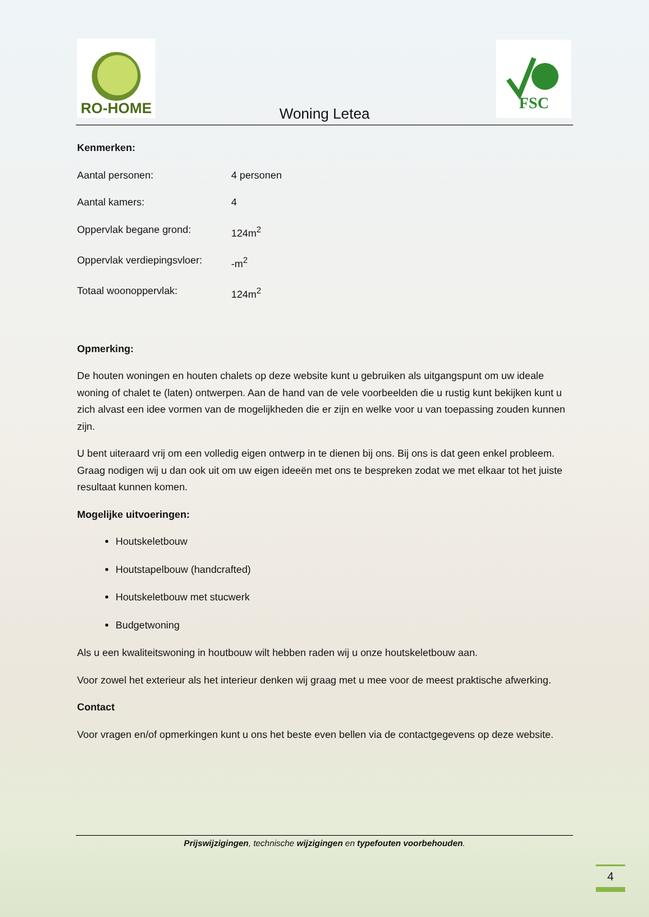RO-HOME
FSC
Woning Letea
Kenmerken:
Aantal personen: 4 personen
Aantal kamers: 4
Oppervlak begane grond: 124m<sup>2</sup>
Oppervlak verdiepingsvloer: -m<sup>2</sup>
Totaal woonoppervlak: 124m<sup>2</sup>
Opmerking:
De houten woningen en houten chalets op deze website kunt u gebruiken als uitgangspunt om uw ideale woning of chalet te (laten) ontwerpen. Aan de hand van de vele voorbeelden die u rustig kunt bekijken kunt u zich alvast een idee vormen van de mogelijkheden die er zijn en welke voor u van toepassing zouden kunnen zijn.
U bent uiteraard vrij om een volledig eigen ontwerp in te dienen bij ons. Bij ons is dat geen enkel probleem. Graag nodigen wij u dan ook uit om uw eigen ideeën met ons te bespreken zodat we met elkaar tot het juiste resultaat kunnen komen.
Mogelijke uitvoeringen:
Houtskeletbouw
Houtstapelbouw (handcrafted)
Houtskeletbouw met stucwerk
Budgetwoning
Als u een kwaliteitswoning in houtbouw wilt hebben raden wij u onze houtskeletbouw aan.
Voor zowel het exterieur als het interieur denken wij graag met u mee voor de meest praktische afwerking.
Contact
Voor vragen en/of opmerkingen kunt u ons het beste even bellen via de contactgegevens op deze website.
Prijswijzigingen, technische wijzigingen en typefouten voorbehouden.
4